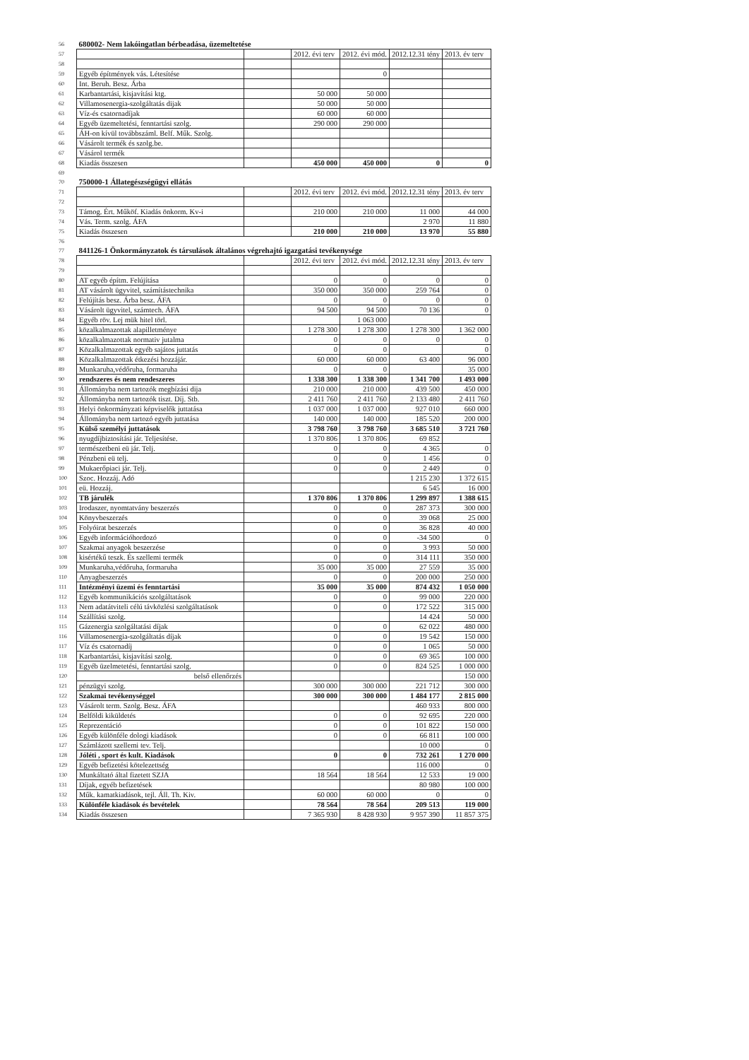| 56 | 680002- Nem lakóingatlan bérbeadása, üzemeltetése | | | | | |
| 57 | | | 2012. évi terv | 2012. évi mód. | 2012.12.31 tény | 2013. év terv |
| 58 | | | | | | |
| 59 | Egyéb építmények vás. Létesítése | | | 0 | | |
| 60 | Int. Beruh. Besz. Árba | | | | | |
| 61 | Karbantartási, kisjavítási ktg. | | 50 000 | 50 000 | | |
| 62 | Villamosenergia-szolgáltatás dijak | | 50 000 | 50 000 | | |
| 63 | Víz-és csatornadíjak | | 60 000 | 60 000 | | |
| 64 | Egyéb üzemeltetési, fenntartási szolg. | | 290 000 | 290 000 | | |
| 65 | ÁH-on kívül továbbszáml. Belf. Műk. Szolg. | | | | | |
| 66 | Vásárolt termék és szolg.be. | | | | | |
| 67 | Vásárol termék | | | | | |
| 68 | Kiadás összesen | | 450 000 | 450 000 | 0 | 0 |
| 69 | | | | | | |
| 70 | 750000-1 Állategészségügyi ellátás | | | | | |
| 71 | | | 2012. évi terv | 2012. évi mód. | 2012.12.31 tény | 2013. év terv |
| 72 | | | | | | |
| 73 | Támog. Ért. Műköf. Kiadás önkorm. Kv-i | | 210 000 | 210 000 | 11 000 | 44 000 |
| 74 | Vás. Term. szolg. ÁFA | | | | 2 970 | 11 880 |
| 75 | Kiadás összesen | | 210 000 | 210 000 | 13 970 | 55 880 |
| 76 | | | | | | |
| 77 | 841126-1 Önkormányzatok és társulások általános végrehajtó igazgatási tevékenysége | | | | | |
| 78 | | | 2012. évi terv | 2012. évi mód. | 2012.12.31 tény | 2013. év terv |
| 79 | | | | | | |
| 80 | AT egyéb építm. Felújítása | | 0 | 0 | 0 | 0 |
| 81 | AT vásárolt ügyvitel, számítástechnika | | 350 000 | 350 000 | 259 764 | 0 |
| 82 | Felújítás besz. Árba besz. ÁFA | | 0 | 0 | 0 | 0 |
| 83 | Vásárolt ügyvitel, számtech. ÁFA | | 94 500 | 94 500 | 70 136 | 0 |
| 84 | Egyéb röv. Lej mük hitel törl. | | | 1 063 000 | | |
| 85 | közalkalmazottak alapilletménye | | 1 278 300 | 1 278 300 | 1 278 300 | 1 362 000 |
| 86 | közalkalmazottak normativ jutalma | | 0 | 0 | 0 | 0 |
| 87 | Közalkalmazottak egyéb sajátos juttatás | | 0 | 0 | | 0 |
| 88 | Közalkalmazottak étkezési hozzájár. | | 60 000 | 60 000 | 63 400 | 96 000 |
| 89 | Munkaruha,védőruha, formaruha | | 0 | 0 | | 35 000 |
| 90 | rendszeres és nem rendeszeres | | 1 338 300 | 1 338 300 | 1 341 700 | 1 493 000 |
| 91 | Állományba nem tartozók megbízási dija | | 210 000 | 210 000 | 439 500 | 450 000 |
| 92 | Állományba nem tartozók tiszt. Díj. Stb. | | 2 411 760 | 2 411 760 | 2 133 480 | 2 411 760 |
| 93 | Helyi önkormányzati képviselők juttatása | | 1 037 000 | 1 037 000 | 927 010 | 660 000 |
| 94 | Állományba nem tartozó egyéb juttatása | | 140 000 | 140 000 | 185 520 | 200 000 |
| 95 | Külső személyi juttatások | | 3 798 760 | 3 798 760 | 3 685 510 | 3 721 760 |
| 96 | nyugdíjbiztosítási jár. Teljesítése. | | 1 370 806 | 1 370 806 | 69 852 | |
| 97 | természetbeni eü jár. Telj. | | 0 | 0 | 4 365 | 0 |
| 98 | Pénzbeni eü telj. | | 0 | 0 | 1 456 | 0 |
| 99 | Mukaerőpiaci jár. Telj. | | 0 | 0 | 2 449 | 0 |
| 100 | Szoc. Hozzáj. Adó | | | | 1 215 230 | 1 372 615 |
| 101 | eü. Hozzáj. | | | | 6 545 | 16 000 |
| 102 | TB járulék | | 1 370 806 | 1 370 806 | 1 299 897 | 1 388 615 |
| 103 | Irodaszer, nyomtatvány beszerzés | | 0 | 0 | 287 373 | 300 000 |
| 104 | Könyvbeszerzés | | 0 | 0 | 39 068 | 25 000 |
| 105 | Folyóirat beszerzés | | 0 | 0 | 36 828 | 40 000 |
| 106 | Egyéb információhordozó | | 0 | 0 | -34 500 | 0 |
| 107 | Szakmai anyagok beszerzése | | 0 | 0 | 3 993 | 50 000 |
| 108 | kisértékű teszk. És szellemi termék | | 0 | 0 | 314 111 | 350 000 |
| 109 | Munkaruha,védőruha, formaruha | | 35 000 | 35 000 | 27 559 | 35 000 |
| 110 | Anyagbeszerzés | | 0 | 0 | 200 000 | 250 000 |
| 111 | Intézményi üzemi és fenntartási | | 35 000 | 35 000 | 874 432 | 1 050 000 |
| 112 | Egyéb kommunikációs szolgáltatások | | 0 | 0 | 99 000 | 220 000 |
| 113 | Nem adatátviteli célú távközlési szolgáltatások | | 0 | 0 | 172 522 | 315 000 |
| 114 | Szállítási szolg. | | | | 14 424 | 50 000 |
| 115 | Gázenergia szolgáltatási díjak | | 0 | 0 | 62 022 | 480 000 |
| 116 | Villamosenergia-szolgáltatás díjak | | 0 | 0 | 19 542 | 150 000 |
| 117 | Víz és csatornadíj | | 0 | 0 | 1 065 | 50 000 |
| 118 | Karbantartási, kisjavítási szolg. | | 0 | 0 | 69 365 | 100 000 |
| 119 | Egyéb üzelmetetési, fenntartási szolg. | | 0 | 0 | 824 525 | 1 000 000 |
| 120 | belső ellenőrzés | | | | | 150 000 |
| 121 | pénzügyi szolg. | | 300 000 | 300 000 | 221 712 | 300 000 |
| 122 | Szakmai tevékenységgel | | 300 000 | 300 000 | 1 484 177 | 2 815 000 |
| 123 | Vásárolt term. Szolg. Besz. ÁFA | | | | 460 933 | 800 000 |
| 124 | Belföldi kiküldetés | | 0 | 0 | 92 695 | 220 000 |
| 125 | Reprezentáció | | 0 | 0 | 101 822 | 150 000 |
| 126 | Egyéb különféle dologi kiadások | | 0 | 0 | 66 811 | 100 000 |
| 127 | Számlázott szellemi tev. Telj. | | | | 10 000 | 0 |
| 128 | Jóléti , sport és kult. Kiadások | | 0 | 0 | 732 261 | 1 270 000 |
| 129 | Egyéb befizetési kötelezettség | | | | 116 000 | 0 |
| 130 | Munkáltató által fizetett SZJA | | 18 564 | 18 564 | 12 533 | 19 000 |
| 131 | Díjak, egyéb befizetések | | | | 80 980 | 100 000 |
| 132 | Műk. kamatkiadások, tejl. Áll. Th. Kiv. | | 60 000 | 60 000 | 0 | 0 |
| 133 | Különféle kiadások és bevételek | | 78 564 | 78 564 | 209 513 | 119 000 |
| 134 | Kiadás összesen | | 7 365 930 | 8 428 930 | 9 957 390 | 11 857 375 |